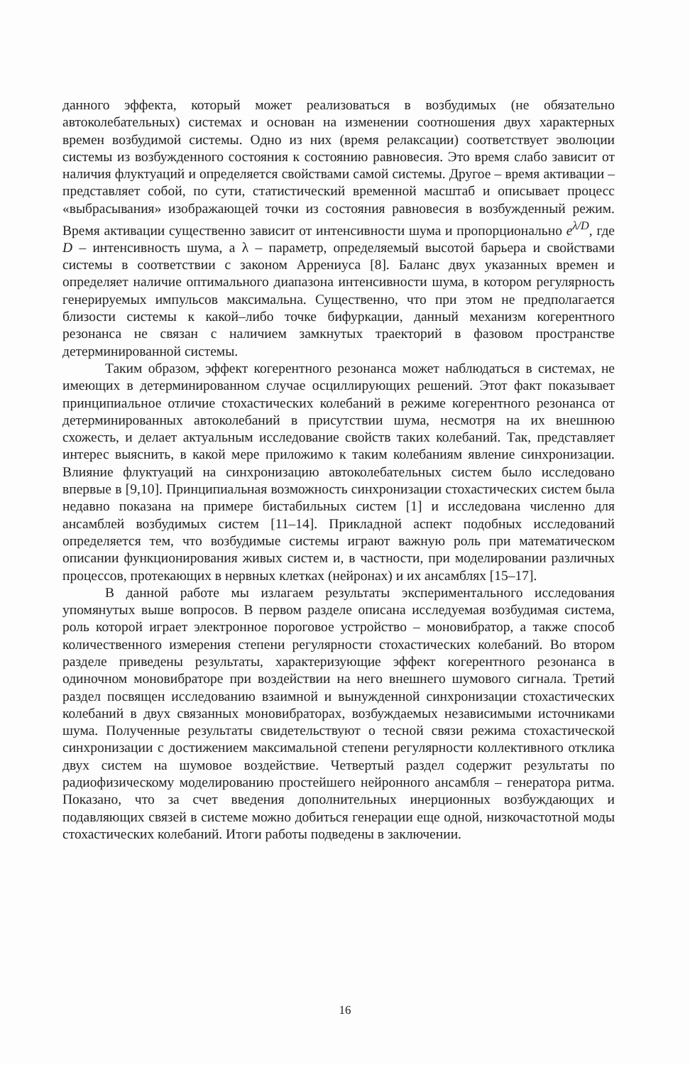данного эффекта, который может реализоваться в возбудимых (не обязательно автоколебательных) системах и основан на изменении соотношения двух характерных времен возбудимой системы. Одно из них (время релаксации) соответствует эволюции системы из возбужденного состояния к состоянию равновесия. Это время слабо зависит от наличия флуктуаций и определяется свойствами самой системы. Другое – время активации – представляет собой, по сути, статистический временной масштаб и описывает процесс «выбрасывания» изображающей точки из состояния равновесия в возбужденный режим. Время активации существенно зависит от интенсивности шума и пропорционально e<sup>λ/D</sup>, где D – интенсивность шума, а λ – параметр, определяемый высотой барьера и свойствами системы в соответствии с законом Аррениуса [8]. Баланс двух указанных времен и определяет наличие оптимального диапазона интенсивности шума, в котором регулярность генерируемых импульсов максимальна. Существенно, что при этом не предполагается близости системы к какой–либо точке бифуркации, данный механизм когерентного резонанса не связан с наличием замкнутых траекторий в фазовом пространстве детерминированной системы.
Таким образом, эффект когерентного резонанса может наблюдаться в системах, не имеющих в детерминированном случае осциллирующих решений. Этот факт показывает принципиальное отличие стохастических колебаний в режиме когерентного резонанса от детерминированных автоколебаний в присутствии шума, несмотря на их внешнюю схожесть, и делает актуальным исследование свойств таких колебаний. Так, представляет интерес выяснить, в какой мере приложимо к таким колебаниям явление синхронизации. Влияние флуктуаций на синхронизацию автоколебательных систем было исследовано впервые в [9,10]. Принципиальная возможность синхронизации стохастических систем была недавно показана на примере бистабильных систем [1] и исследована численно для ансамблей возбудимых систем [11–14]. Прикладной аспект подобных исследований определяется тем, что возбудимые системы играют важную роль при математическом описании функционирования живых систем и, в частности, при моделировании различных процессов, протекающих в нервных клетках (нейронах) и их ансамблях [15–17].
В данной работе мы излагаем результаты экспериментального исследования упомянутых выше вопросов. В первом разделе описана исследуемая возбудимая система, роль которой играет электронное пороговое устройство – моновибратор, а также способ количественного измерения степени регулярности стохастических колебаний. Во втором разделе приведены результаты, характеризующие эффект когерентного резонанса в одиночном моновибраторе при воздействии на него внешнего шумового сигнала. Третий раздел посвящен исследованию взаимной и вынужденной синхронизации стохастических колебаний в двух связанных моновибраторах, возбуждаемых независимыми источниками шума. Полученные результаты свидетельствуют о тесной связи режима стохастической синхронизации с достижением максимальной степени регулярности коллективного отклика двух систем на шумовое воздействие. Четвертый раздел содержит результаты по радиофизическому моделированию простейшего нейронного ансамбля – генератора ритма. Показано, что за счет введения дополнительных инерционных возбуждающих и подавляющих связей в системе можно добиться генерации еще одной, низкочастотной моды стохастических колебаний. Итоги работы подведены в заключении.
16